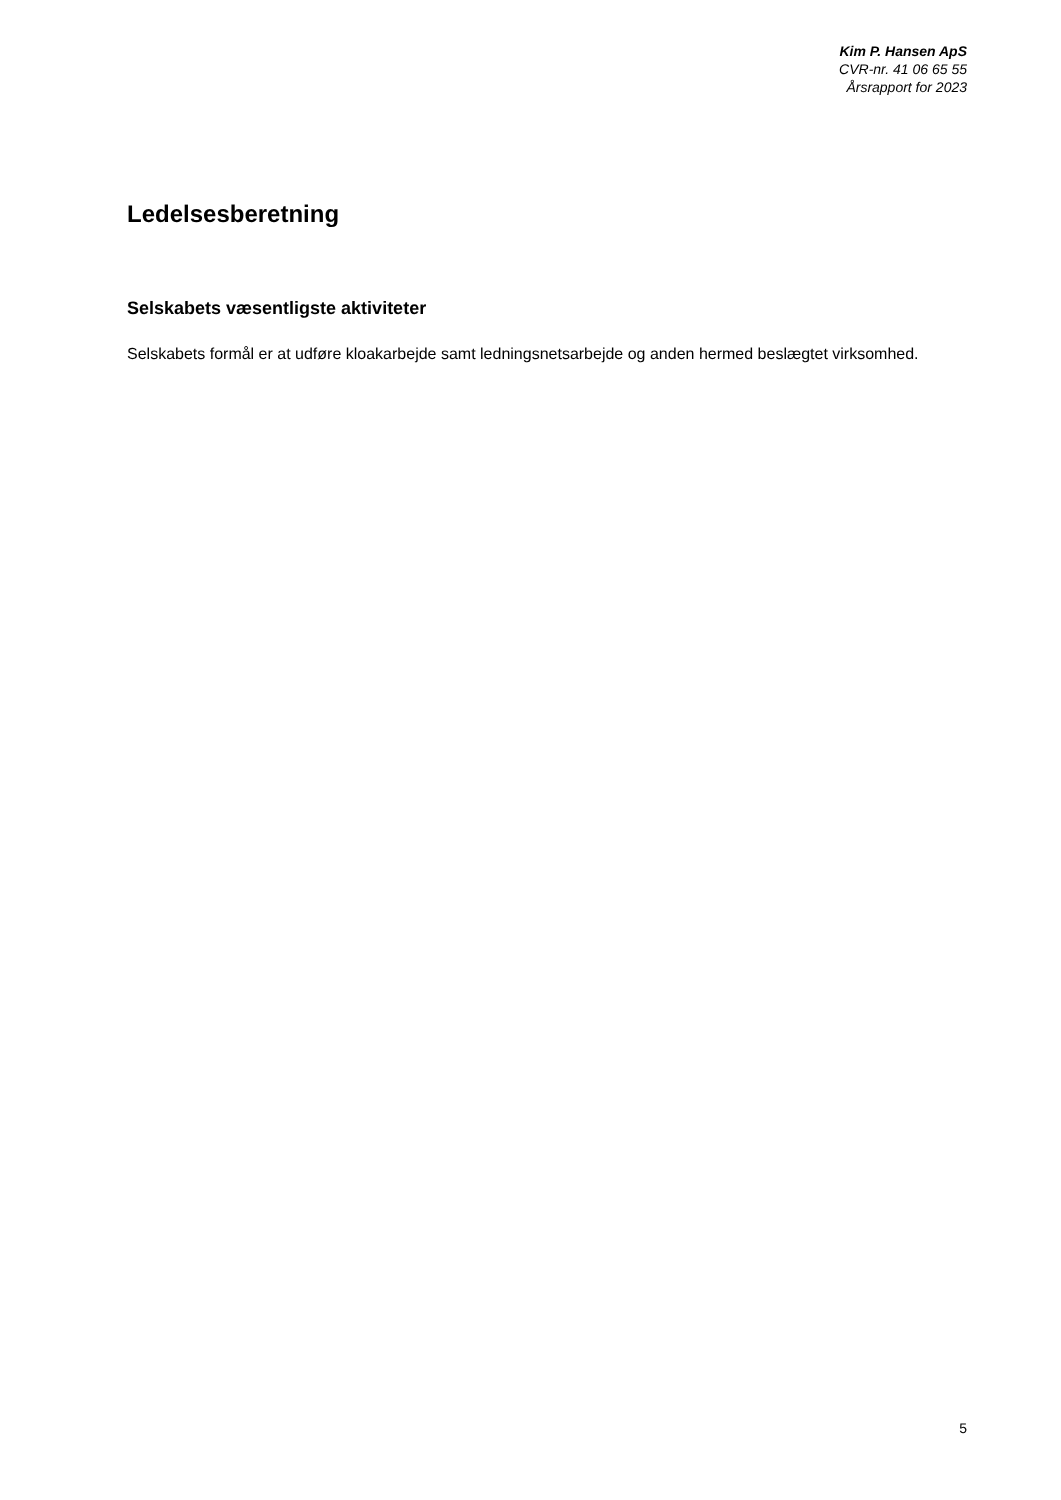Kim P. Hansen ApS
CVR-nr. 41 06 65 55
Årsrapport for 2023
Ledelsesberetning
Selskabets væsentligste aktiviteter
Selskabets formål er at udføre kloakarbejde samt ledningsnetsarbejde og anden hermed beslægtet virksomhed.
5